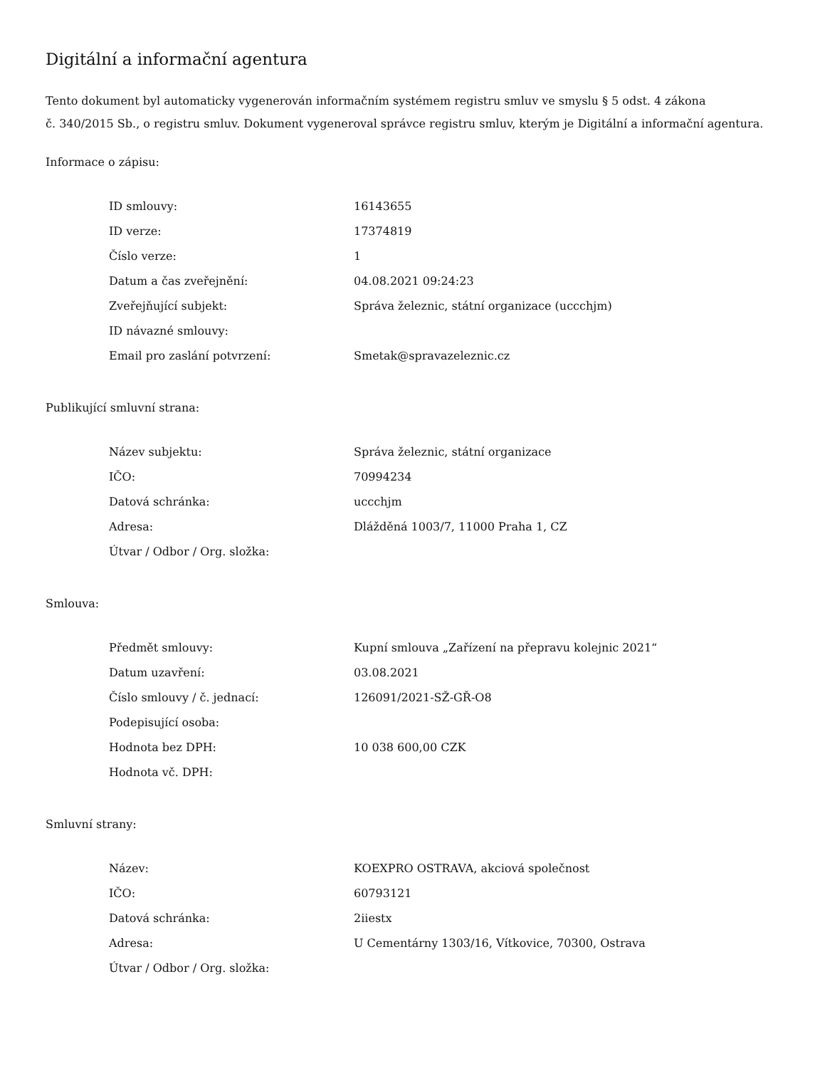Digitální a informační agentura
Tento dokument byl automaticky vygenerován informačním systémem registru smluv ve smyslu § 5 odst. 4 zákona
č. 340/2015 Sb., o registru smluv. Dokument vygeneroval správce registru smluv, kterým je Digitální a informační agentura.
Informace o zápisu:
| ID smlouvy: | 16143655 |
| ID verze: | 17374819 |
| Číslo verze: | 1 |
| Datum a čas zveřejnění: | 04.08.2021 09:24:23 |
| Zveřejňující subjekt: | Správa železnic, státní organizace (uccchjm) |
| ID návazné smlouvy: | |
| Email pro zaslání potvrzení: | Smetak@spravazeleznic.cz |
Publikující smluvní strana:
| Název subjektu: | Správa železnic, státní organizace |
| IČO: | 70994234 |
| Datová schránka: | uccchjm |
| Adresa: | Dlážděná 1003/7, 11000 Praha 1, CZ |
| Útvar / Odbor / Org. složka: | |
Smlouva:
| Předmět smlouvy: | Kupní smlouva „Zařízení na přepravu kolejnic 2021“ |
| Datum uzavření: | 03.08.2021 |
| Číslo smlouvy / č. jednací: | 126091/2021-SŽ-GŘ-O8 |
| Podepisující osoba: | |
| Hodnota bez DPH: | 10 038 600,00 CZK |
| Hodnota vč. DPH: | |
Smluvní strany:
| Název: | KOEXPRO OSTRAVA, akciová společnost |
| IČO: | 60793121 |
| Datová schránka: | 2iiestx |
| Adresa: | U Cementárny 1303/16, Vítkovice, 70300, Ostrava |
| Útvar / Odbor / Org. složka: | |